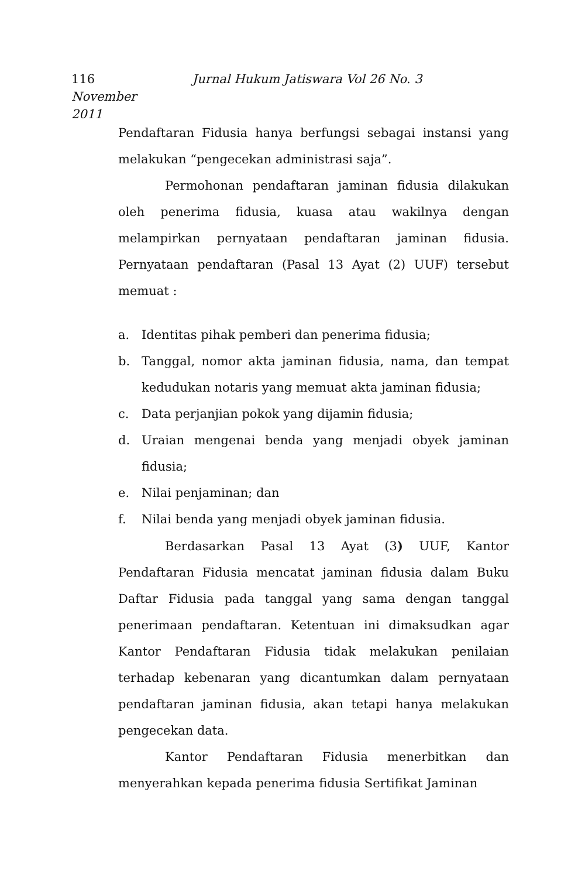116 Jurnal Hukum Jatiswara Vol 26 No. 3 November
2011
Pendaftaran Fidusia hanya berfungsi sebagai instansi yang melakukan “pengecekan administrasi saja”.
Permohonan pendaftaran jaminan fidusia dilakukan oleh penerima fidusia, kuasa atau wakilnya dengan melampirkan pernyataan pendaftaran jaminan fidusia. Pernyataan pendaftaran (Pasal 13 Ayat (2) UUF) tersebut memuat :
a. Identitas pihak pemberi dan penerima fidusia;
b. Tanggal, nomor akta jaminan fidusia, nama, dan tempat kedudukan notaris yang memuat akta jaminan fidusia;
c. Data perjanjian pokok yang dijamin fidusia;
d. Uraian mengenai benda yang menjadi obyek jaminan fidusia;
e. Nilai penjaminan; dan
f. Nilai benda yang menjadi obyek jaminan fidusia.
Berdasarkan Pasal 13 Ayat (3) UUF, Kantor Pendaftaran Fidusia mencatat jaminan fidusia dalam Buku Daftar Fidusia pada tanggal yang sama dengan tanggal penerimaan pendaftaran. Ketentuan ini dimaksudkan agar Kantor Pendaftaran Fidusia tidak melakukan penilaian terhadap kebenaran yang dicantumkan dalam pernyataan pendaftaran jaminan fidusia, akan tetapi hanya melakukan pengecekan data.
Kantor Pendaftaran Fidusia menerbitkan dan menyerahkan kepada penerima fidusia Sertifikat Jaminan